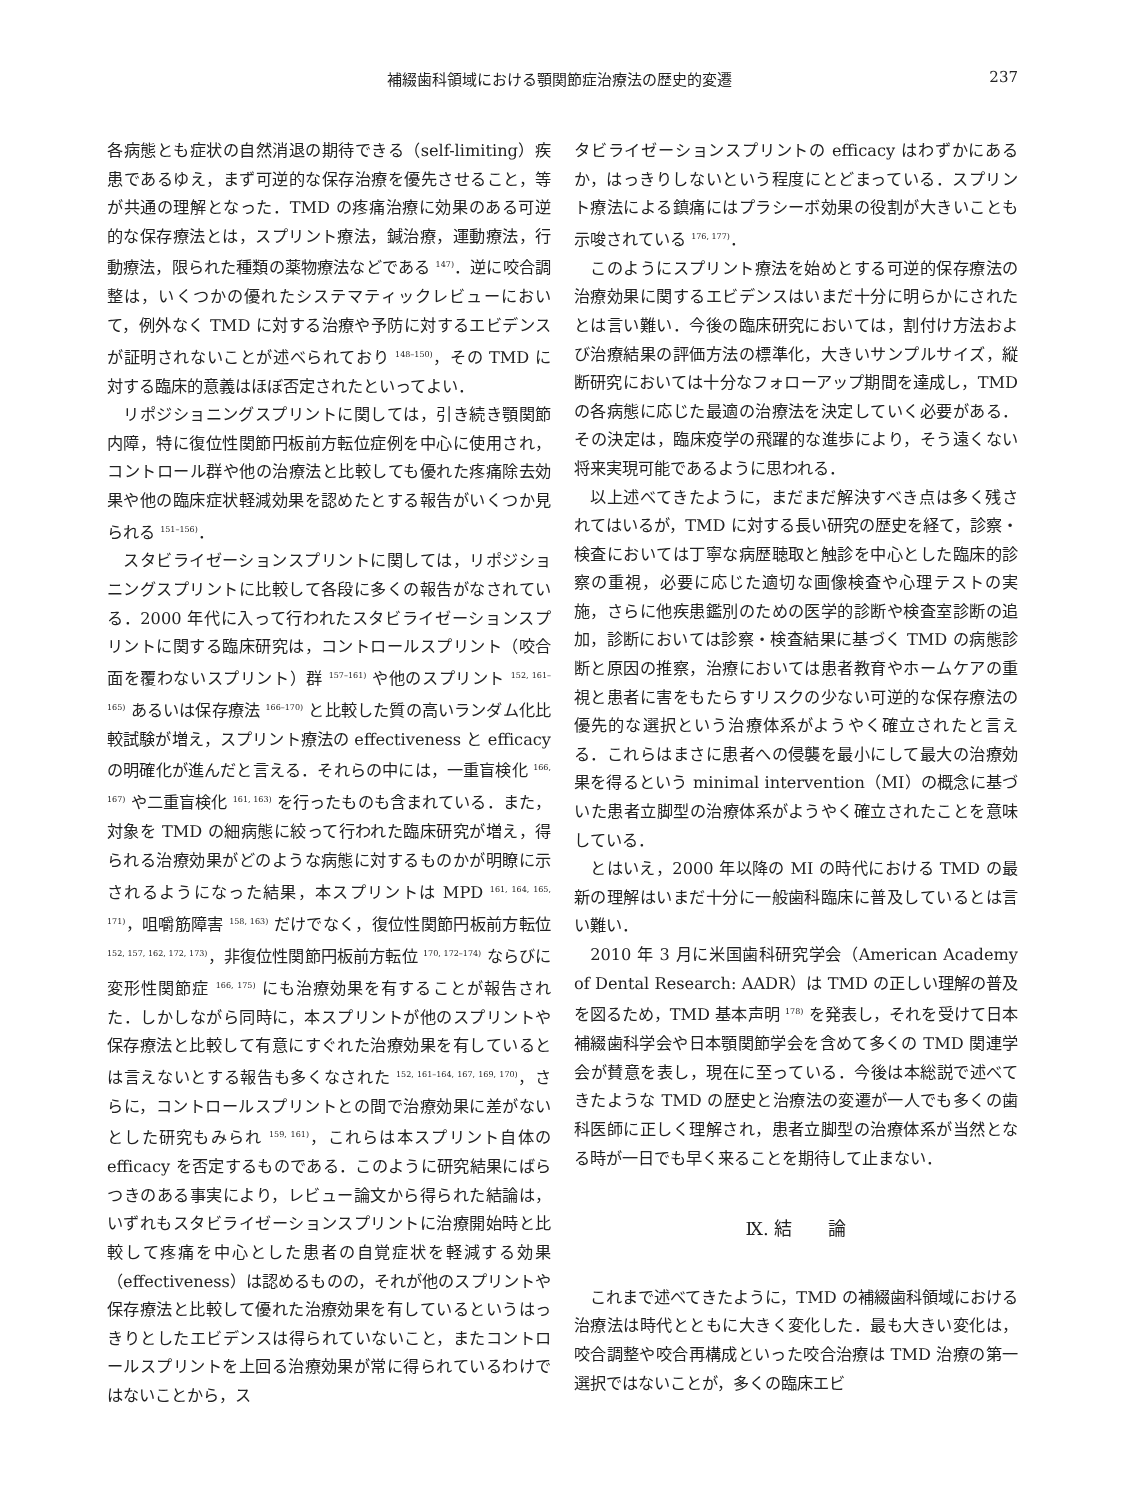補綴歯科領域における顎関節症治療法の歴史的変遷 237
各病態とも症状の自然消退の期待できる（self-limiting）疾患であるゆえ，まず可逆的な保存治療を優先させること，等が共通の理解となった．TMD の疼痛治療に効果のある可逆的な保存療法とは，スプリント療法，鍼治療，運動療法，行動療法，限られた種類の薬物療法などである <sup>147)</sup>．逆に咬合調整は，いくつかの優れたシステマティックレビューにおいて，例外なく TMD に対する治療や予防に対するエビデンスが証明されないことが述べられており <sup>148–150)</sup>，その TMD に対する臨床的意義はほぼ否定されたといってよい．
リポジショニングスプリントに関しては，引き続き顎関節内障，特に復位性関節円板前方転位症例を中心に使用され，コントロール群や他の治療法と比較しても優れた疼痛除去効果や他の臨床症状軽減効果を認めたとする報告がいくつか見られる <sup>151–156)</sup>．
スタビライゼーションスプリントに関しては，リポジショニングスプリントに比較して各段に多くの報告がなされている．2000 年代に入って行われたスタビライゼーションスプリントに関する臨床研究は，コントロールスプリント（咬合面を覆わないスプリント）群 <sup>157–161)</sup> や他のスプリント <sup>152, 161–165)</sup> あるいは保存療法 <sup>166–170)</sup> と比較した質の高いランダム化比較試験が増え，スプリント療法の effectiveness と efficacy の明確化が進んだと言える．それらの中には，一重盲検化 <sup>166, 167)</sup> や二重盲検化 <sup>161, 163)</sup> を行ったものも含まれている．また，対象を TMD の細病態に絞って行われた臨床研究が増え，得られる治療効果がどのような病態に対するものかが明瞭に示されるようになった結果，本スプリントは MPD <sup>161, 164, 165, 171)</sup>，咀嚼筋障害 <sup>158, 163)</sup> だけでなく，復位性関節円板前方転位 <sup>152, 157, 162, 172, 173)</sup>，非復位性関節円板前方転位 <sup>170, 172–174)</sup> ならびに変形性関節症 <sup>166, 175)</sup> にも治療効果を有することが報告された．しかしながら同時に，本スプリントが他のスプリントや保存療法と比較して有意にすぐれた治療効果を有しているとは言えないとする報告も多くなされた <sup>152, 161–164, 167, 169, 170)</sup>，さらに，コントロールスプリントとの間で治療効果に差がないとした研究もみられ <sup>159, 161)</sup>，これらは本スプリント自体の efficacy を否定するものである．このように研究結果にばらつきのある事実により，レビュー論文から得られた結論は，いずれもスタビライゼーションスプリントに治療開始時と比較して疼痛を中心とした患者の自覚症状を軽減する効果（effectiveness）は認めるものの，それが他のスプリントや保存療法と比較して優れた治療効果を有しているというはっきりとしたエビデンスは得られていないこと，またコントロールスプリントを上回る治療効果が常に得られているわけではないことから，ス
タビライゼーションスプリントの efficacy はわずかにあるか，はっきりしないという程度にとどまっている．スプリント療法による鎮痛にはプラシーボ効果の役割が大きいことも示唆されている <sup>176, 177)</sup>．
このようにスプリント療法を始めとする可逆的保存療法の治療効果に関するエビデンスはいまだ十分に明らかにされたとは言い難い．今後の臨床研究においては，割付け方法および治療結果の評価方法の標準化，大きいサンプルサイズ，縦断研究においては十分なフォローアップ期間を達成し，TMD の各病態に応じた最適の治療法を決定していく必要がある．その決定は，臨床疫学の飛躍的な進歩により，そう遠くない将来実現可能であるように思われる．
以上述べてきたように，まだまだ解決すべき点は多く残されてはいるが，TMD に対する長い研究の歴史を経て，診察・検査においては丁寧な病歴聴取と触診を中心とした臨床的診察の重視，必要に応じた適切な画像検査や心理テストの実施，さらに他疾患鑑別のための医学的診断や検査室診断の追加，診断においては診察・検査結果に基づく TMD の病態診断と原因の推察，治療においては患者教育やホームケアの重視と患者に害をもたらすリスクの少ない可逆的な保存療法の優先的な選択という治療体系がようやく確立されたと言える．これらはまさに患者への侵襲を最小にして最大の治療効果を得るという minimal intervention（MI）の概念に基づいた患者立脚型の治療体系がようやく確立されたことを意味している．
とはいえ，2000 年以降の MI の時代における TMD の最新の理解はいまだ十分に一般歯科臨床に普及しているとは言い難い．
2010 年 3 月に米国歯科研究学会（American Academy of Dental Research: AADR）は TMD の正しい理解の普及を図るため，TMD 基本声明 <sup>178)</sup> を発表し，それを受けて日本補綴歯科学会や日本顎関節学会を含めて多くの TMD 関連学会が賛意を表し，現在に至っている．今後は本総説で述べてきたような TMD の歴史と治療法の変遷が一人でも多くの歯科医師に正しく理解され，患者立脚型の治療体系が当然となる時が一日でも早く来ることを期待して止まない．
Ⅸ. 結　　論
これまで述べてきたように，TMD の補綴歯科領域における治療法は時代とともに大きく変化した．最も大きい変化は，咬合調整や咬合再構成といった咬合治療は TMD 治療の第一選択ではないことが，多くの臨床エビ